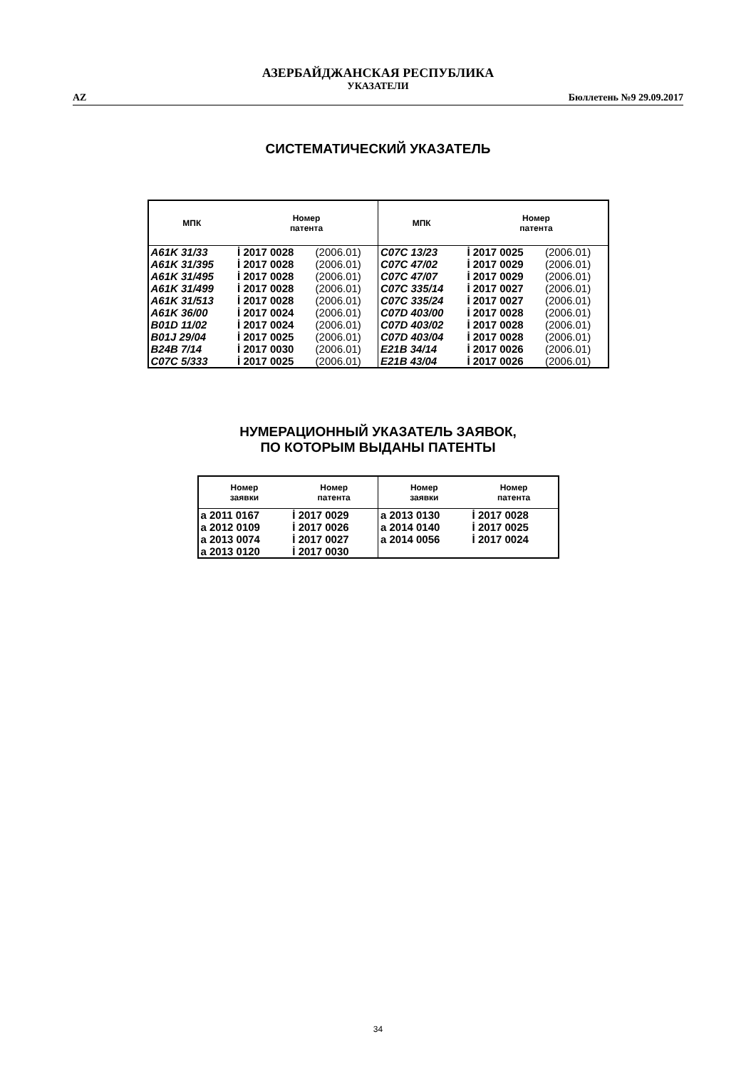АЗЕРБАЙДЖАНСКАЯ РЕСПУБЛИКА
УКАЗАТЕЛИ
AZ Бюллетень №9 29.09.2017
СИСТЕМАТИЧЕСКИЙ УКАЗАТЕЛЬ
| МПК | Номер патента | | МПК | Номер патента | |
| --- | --- | --- | --- | --- | --- |
| A61K 31/33 | İ 2017 0028 | (2006.01) | C07C 13/23 | İ 2017 0025 | (2006.01) |
| A61K 31/395 | İ 2017 0028 | (2006.01) | C07C 47/02 | İ 2017 0029 | (2006.01) |
| A61K 31/495 | İ 2017 0028 | (2006.01) | C07C 47/07 | İ 2017 0029 | (2006.01) |
| A61K 31/499 | İ 2017 0028 | (2006.01) | C07C 335/14 | İ 2017 0027 | (2006.01) |
| A61K 31/513 | İ 2017 0028 | (2006.01) | C07C 335/24 | İ 2017 0027 | (2006.01) |
| A61K 36/00 | İ 2017 0024 | (2006.01) | C07D 403/00 | İ 2017 0028 | (2006.01) |
| B01D 11/02 | İ 2017 0024 | (2006.01) | C07D 403/02 | İ 2017 0028 | (2006.01) |
| B01J 29/04 | İ 2017 0025 | (2006.01) | C07D 403/04 | İ 2017 0028 | (2006.01) |
| B24B 7/14 | İ 2017 0030 | (2006.01) | E21B 34/14 | İ 2017 0026 | (2006.01) |
| C07C 5/333 | İ 2017 0025 | (2006.01) | E21B 43/04 | İ 2017 0026 | (2006.01) |
НУМЕРАЦИОННЫЙ УКАЗАТЕЛЬ ЗАЯВОК,
ПО КОТОРЫМ ВЫДАНЫ ПАТЕНТЫ
| Номер заявки | Номер патента | Номер заявки | Номер патента |
| --- | --- | --- | --- |
| a 2011 0167 | İ 2017 0029 | a 2013 0130 | İ 2017 0028 |
| a 2012 0109 | İ 2017 0026 | a 2014 0140 | İ 2017 0025 |
| a 2013 0074 | İ 2017 0027 | a 2014 0056 | İ 2017 0024 |
| a 2013 0120 | İ 2017 0030 | | |
34